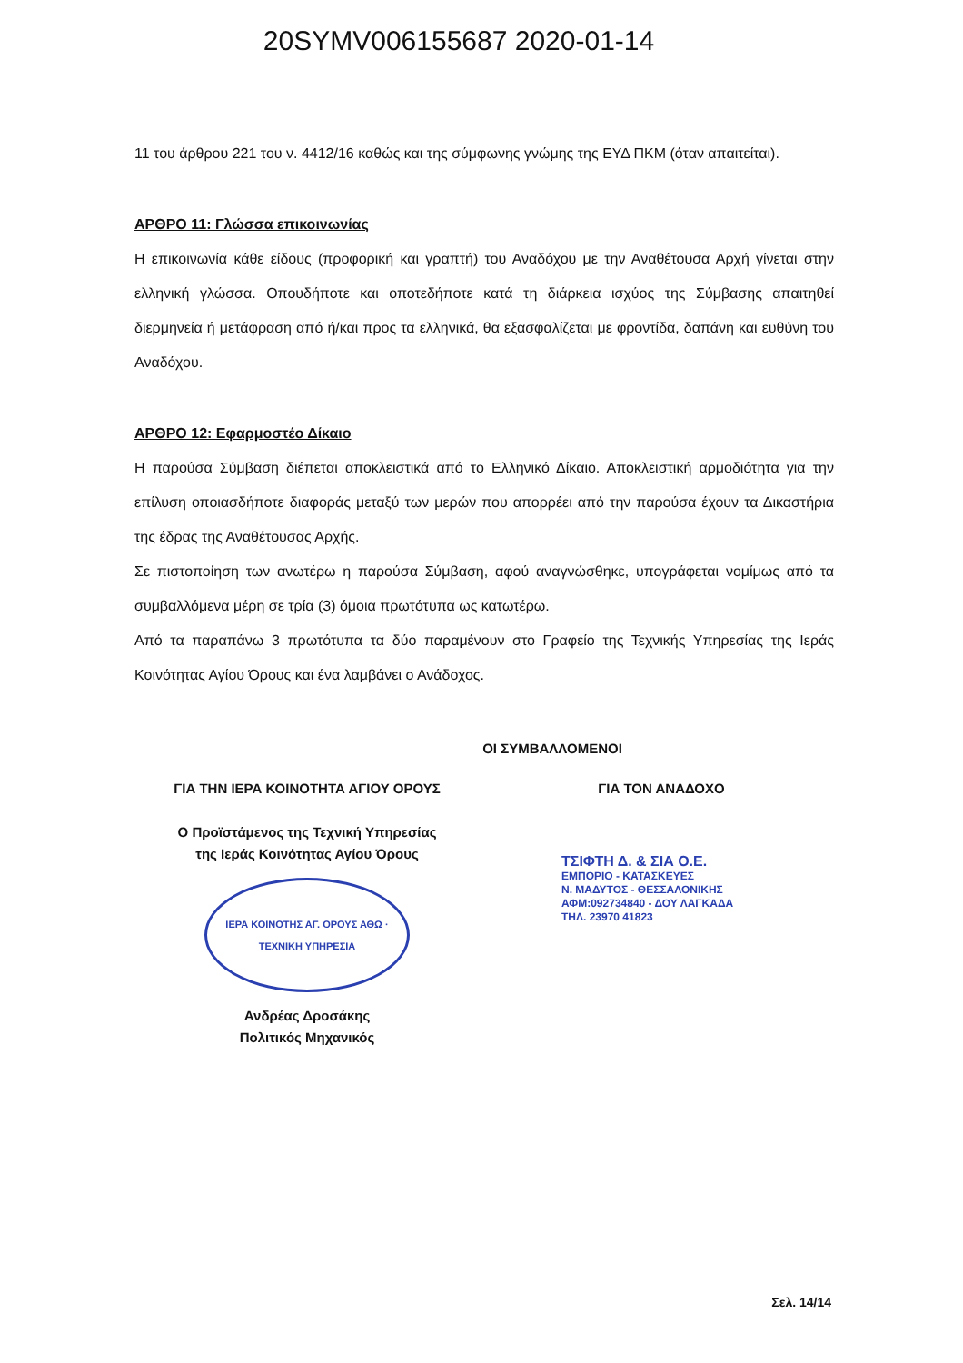20SYMV006155687 2020-01-14
11 του άρθρου 221 του ν. 4412/16 καθώς και της σύμφωνης γνώμης της ΕΥΔ ΠΚΜ (όταν απαιτείται).
ΑΡΘΡΟ 11: Γλώσσα επικοινωνίας
Η επικοινωνία κάθε είδους (προφορική και γραπτή) του Αναδόχου με την Αναθέτουσα Αρχή γίνεται στην ελληνική γλώσσα. Οπουδήποτε και οποτεδήποτε κατά τη διάρκεια ισχύος της Σύμβασης απαιτηθεί διερμηνεία ή μετάφραση από ή/και προς τα ελληνικά, θα εξασφαλίζεται με φροντίδα, δαπάνη και ευθύνη του Αναδόχου.
ΑΡΘΡΟ 12: Εφαρμοστέο Δίκαιο
Η παρούσα Σύμβαση διέπεται αποκλειστικά από το Ελληνικό Δίκαιο. Αποκλειστική αρμοδιότητα για την επίλυση οποιασδήποτε διαφοράς μεταξύ των μερών που απορρέει από την παρούσα έχουν τα Δικαστήρια της έδρας της Αναθέτουσας Αρχής.
Σε πιστοποίηση των ανωτέρω η παρούσα Σύμβαση, αφού αναγνώσθηκε, υπογράφεται νομίμως από τα συμβαλλόμενα μέρη σε τρία (3) όμοια πρωτότυπα ως κατωτέρω.
Από τα παραπάνω 3 πρωτότυπα τα δύο παραμένουν στο Γραφείο της Τεχνικής Υπηρεσίας της Ιεράς Κοινότητας Αγίου Όρους και ένα λαμβάνει ο Ανάδοχος.
ΟΙ ΣΥΜΒΑΛΛΟΜΕΝΟΙ
ΓΙΑ ΤΗΝ ΙΕΡΑ ΚΟΙΝΟΤΗΤΑ ΑΓΙΟΥ ΟΡΟΥΣ
Ο Προϊστάμενος της Τεχνική Υπηρεσίας
της Ιεράς Κοινότητας Αγίου Όρους
ΙΕΡΑ ΚΟΙΝΟΤΗΣ ΑΓ. ΟΡΟΥΣ ΑΘΩ · ΤΕΧΝΙΚΗ ΥΠΗΡΕΣΙΑ
Ανδρέας Δροσάκης
Πολιτικός Μηχανικός
ΓΙΑ ΤΟΝ ΑΝΑΔΟΧΟ
ΤΣΙΦΤΗ Δ. & ΣΙΑ Ο.Ε.
ΕΜΠΟΡΙΟ - ΚΑΤΑΣΚΕΥΕΣ
Ν. ΜΑΔΥΤΟΣ - ΘΕΣΣΑΛΟΝΙΚΗΣ
ΑΦΜ:092734840 - ΔΟΥ ΛΑΓΚΑΔΑ
ΤΗΛ. 23970 41823
Σελ. 14/14